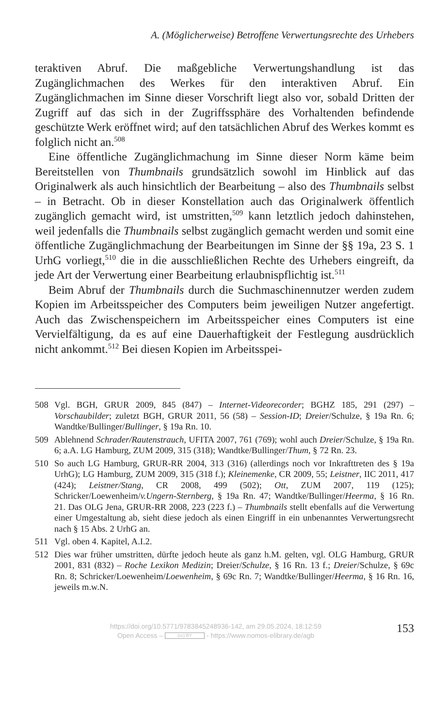A. (Möglicherweise) Betroffene Verwertungsrechte des Urhebers
teraktiven Abruf. Die maßgebliche Verwertungshandlung ist das Zugänglichmachen des Werkes für den interaktiven Abruf. Ein Zugänglichmachen im Sinne dieser Vorschrift liegt also vor, sobald Dritten der Zugriff auf das sich in der Zugriffssphäre des Vorhaltenden befindende geschützte Werk eröffnet wird; auf den tatsächlichen Abruf des Werkes kommt es folglich nicht an.<sup>508</sup>
Eine öffentliche Zugänglichmachung im Sinne dieser Norm käme beim Bereitstellen von Thumbnails grundsätzlich sowohl im Hinblick auf das Originalwerk als auch hinsichtlich der Bearbeitung – also des Thumbnails selbst – in Betracht. Ob in dieser Konstellation auch das Originalwerk öffentlich zugänglich gemacht wird, ist umstritten,<sup>509</sup> kann letztlich jedoch dahinstehen, weil jedenfalls die Thumbnails selbst zugänglich gemacht werden und somit eine öffentliche Zugänglichmachung der Bearbeitungen im Sinne der §§ 19a, 23 S. 1 UrhG vorliegt,<sup>510</sup> die in die ausschließlichen Rechte des Urhebers eingreift, da jede Art der Verwertung einer Bearbeitung erlaubnispflichtig ist.<sup>511</sup>
Beim Abruf der Thumbnails durch die Suchmaschinennutzer werden zudem Kopien im Arbeitsspeicher des Computers beim jeweiligen Nutzer angefertigt. Auch das Zwischenspeichern im Arbeitsspeicher eines Computers ist eine Vervielfältigung, da es auf eine Dauerhaftigkeit der Festlegung ausdrücklich nicht ankommt.<sup>512</sup> Bei diesen Kopien im Arbeitsspei-
508 Vgl. BGH, GRUR 2009, 845 (847) – Internet-Videorecorder; BGHZ 185, 291 (297) – Vorschaubilder; zuletzt BGH, GRUR 2011, 56 (58) – Session-ID; Dreier/Schulze, § 19a Rn. 6; Wandtke/Bullinger/Bullinger, § 19a Rn. 10.
509 Ablehnend Schrader/Rautenstrauch, UFITA 2007, 761 (769); wohl auch Dreier/Schulze, § 19a Rn. 6; a.A. LG Hamburg, ZUM 2009, 315 (318); Wandtke/Bullinger/Thum, § 72 Rn. 23.
510 So auch LG Hamburg, GRUR-RR 2004, 313 (316) (allerdings noch vor Inkrafttreten des § 19a UrhG); LG Hamburg, ZUM 2009, 315 (318 f.); Kleinemenke, CR 2009, 55; Leistner, IIC 2011, 417 (424); Leistner/Stang, CR 2008, 499 (502); Ott, ZUM 2007, 119 (125); Schricker/Loewenheim/v.Ungern-Sternberg, § 19a Rn. 47; Wandtke/Bullinger/Heerma, § 16 Rn. 21. Das OLG Jena, GRUR-RR 2008, 223 (223 f.) – Thumbnails stellt ebenfalls auf die Verwertung einer Umgestaltung ab, sieht diese jedoch als einen Eingriff in ein unbenanntes Verwertungsrecht nach § 15 Abs. 2 UrhG an.
511 Vgl. oben 4. Kapitel, A.I.2.
512 Dies war früher umstritten, dürfte jedoch heute als ganz h.M. gelten, vgl. OLG Hamburg, GRUR 2001, 831 (832) – Roche Lexikon Medizin; Dreier/Schulze, § 16 Rn. 13 f.; Dreier/Schulze, § 69c Rn. 8; Schricker/Loewenheim/Loewenheim, § 69c Rn. 7; Wandtke/Bullinger/Heerma, § 16 Rn. 16, jeweils m.w.N.
https://doi.org/10.5771/9783845248936-142, am 29.05.2024, 18:12:59
Open Access – (cc) BY - https://www.nomos-elibrary.de/agb
153